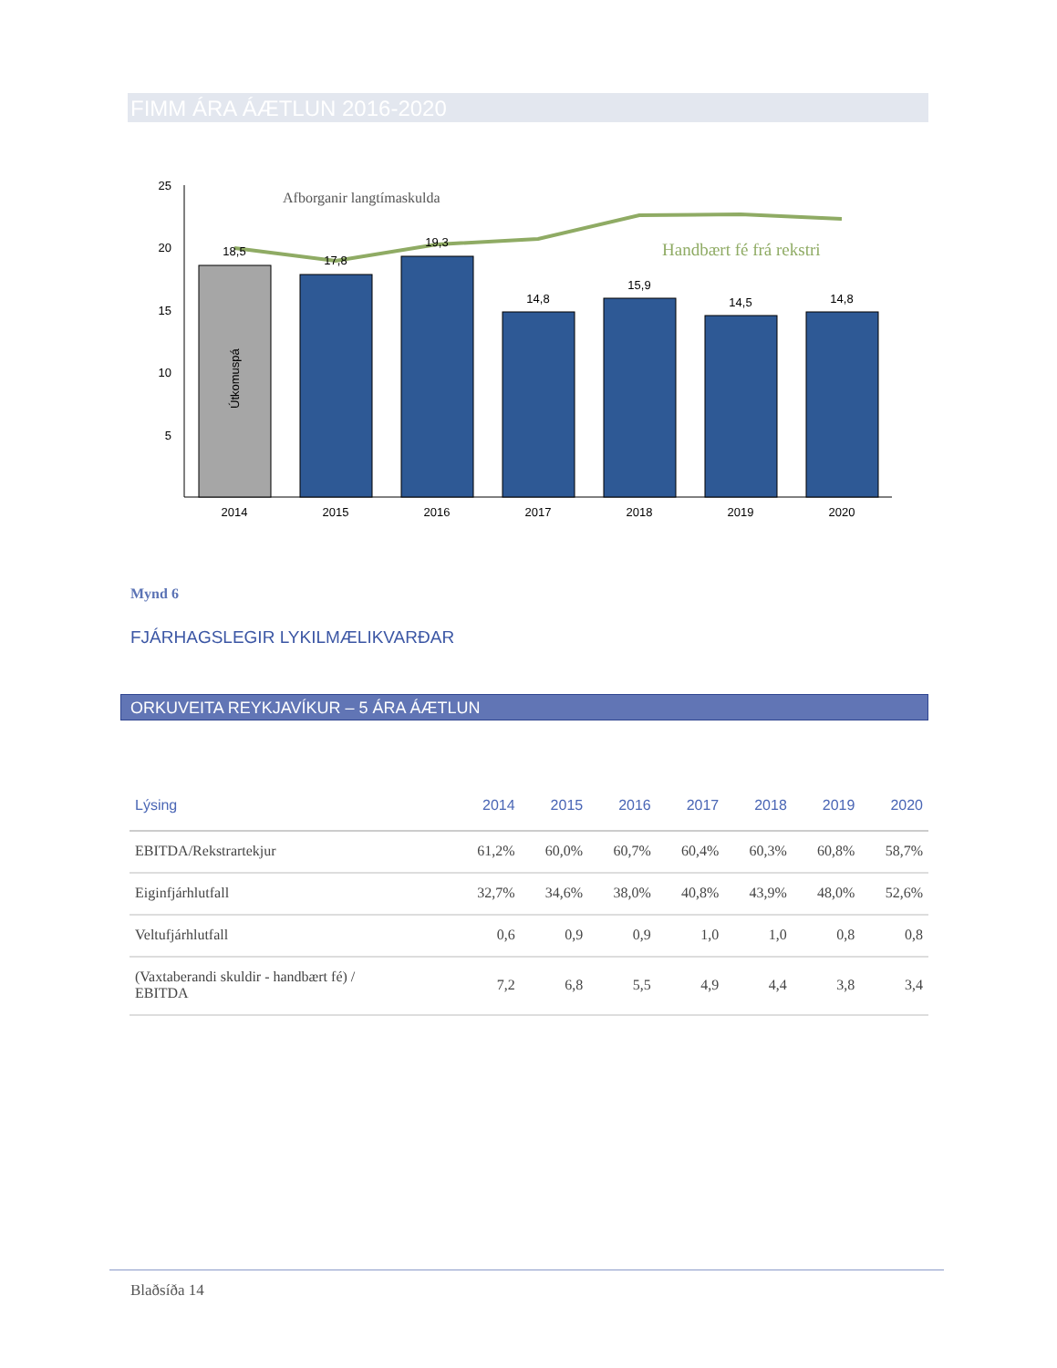FIMM ÁRA ÁÆTLUN 2016-2020
25
20
15
10
5
18,5
17,8
19,3
14,8
15,9
14,5
14,8
Útkomuspá
Afborganir langtímaskulda
Handbært fé frá rekstri
2014
2015
2016
2017
2018
2019
2020
Mynd 6
FJÁRHAGSLEGIR LYKILMÆLIKVARÐAR
ORKUVEITA REYKJAVÍKUR – 5 ÁRA ÁÆTLUN
| Lýsing | 2014 | 2015 | 2016 | 2017 | 2018 | 2019 | 2020 |
| --- | --- | --- | --- | --- | --- | --- | --- |
| EBITDA/Rekstrartekjur | 61,2% | 60,0% | 60,7% | 60,4% | 60,3% | 60,8% | 58,7% |
| Eiginfjárhlutfall | 32,7% | 34,6% | 38,0% | 40,8% | 43,9% | 48,0% | 52,6% |
| Veltufjárhlutfall | 0,6 | 0,9 | 0,9 | 1,0 | 1,0 | 0,8 | 0,8 |
| (Vaxtaberandi skuldir - handbært fé) / EBITDA | 7,2 | 6,8 | 5,5 | 4,9 | 4,4 | 3,8 | 3,4 |
Blaðsíða 14